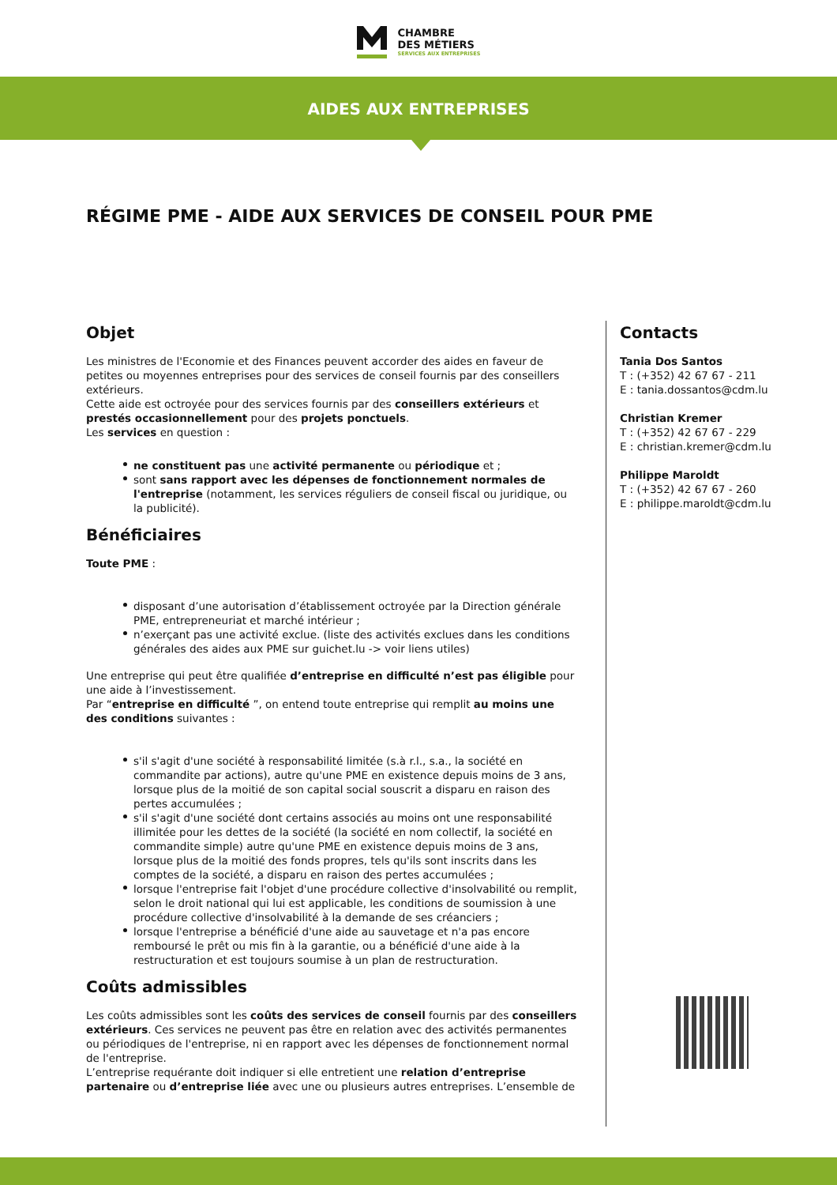CHAMBRE
DES MÉTIERS
SERVICES AUX ENTREPRISES
AIDES AUX ENTREPRISES
RÉGIME PME - AIDE AUX SERVICES DE CONSEIL POUR PME
Objet
Les ministres de l'Economie et des Finances peuvent accorder des aides en faveur de petites ou moyennes entreprises pour des services de conseil fournis par des conseillers extérieurs.
Cette aide est octroyée pour des services fournis par des conseillers extérieurs et prestés occasionnellement pour des projets ponctuels.
Les services en question :
ne constituent pas une activité permanente ou périodique et ;
sont sans rapport avec les dépenses de fonctionnement normales de l'entreprise (notamment, les services réguliers de conseil fiscal ou juridique, ou la publicité).
Bénéficiaires
Toute PME :
disposant d’une autorisation d’établissement octroyée par la Direction générale PME, entrepreneuriat et marché intérieur ;
n’exerçant pas une activité exclue. (liste des activités exclues dans les conditions générales des aides aux PME sur guichet.lu -> voir liens utiles)
Une entreprise qui peut être qualifiée d’entreprise en difficulté n’est pas éligible pour une aide à l’investissement.
Par “entreprise en difficulté ”, on entend toute entreprise qui remplit au moins une des conditions suivantes :
s'il s'agit d'une société à responsabilité limitée (s.à r.l., s.a., la société en commandite par actions), autre qu'une PME en existence depuis moins de 3 ans, lorsque plus de la moitié de son capital social souscrit a disparu en raison des pertes accumulées ;
s'il s'agit d'une société dont certains associés au moins ont une responsabilité illimitée pour les dettes de la société (la société en nom collectif, la société en commandite simple) autre qu'une PME en existence depuis moins de 3 ans, lorsque plus de la moitié des fonds propres, tels qu'ils sont inscrits dans les comptes de la société, a disparu en raison des pertes accumulées ;
lorsque l'entreprise fait l'objet d'une procédure collective d'insolvabilité ou remplit, selon le droit national qui lui est applicable, les conditions de soumission à une procédure collective d'insolvabilité à la demande de ses créanciers ;
lorsque l'entreprise a bénéficié d'une aide au sauvetage et n'a pas encore remboursé le prêt ou mis fin à la garantie, ou a bénéficié d'une aide à la restructuration et est toujours soumise à un plan de restructuration.
Coûts admissibles
Les coûts admissibles sont les coûts des services de conseil fournis par des conseillers extérieurs. Ces services ne peuvent pas être en relation avec des activités permanentes ou périodiques de l'entreprise, ni en rapport avec les dépenses de fonctionnement normal de l'entreprise.
L’entreprise requérante doit indiquer si elle entretient une relation d’entreprise partenaire ou d’entreprise liée avec une ou plusieurs autres entreprises. L’ensemble de
Contacts
Tania Dos Santos
T : (+352) 42 67 67 - 211
E : tania.dossantos@cdm.lu
Christian Kremer
T : (+352) 42 67 67 - 229
E : christian.kremer@cdm.lu
Philippe Maroldt
T : (+352) 42 67 67 - 260
E : philippe.maroldt@cdm.lu